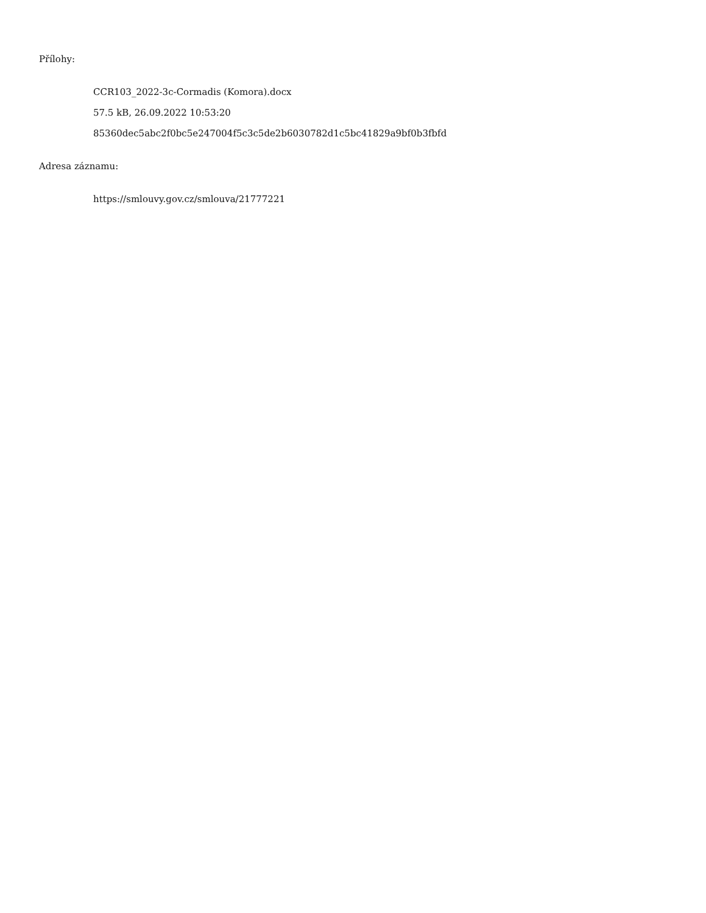Přílohy:
CCR103_2022-3c-Cormadis (Komora).docx
57.5 kB, 26.09.2022 10:53:20
85360dec5abc2f0bc5e247004f5c3c5de2b6030782d1c5bc41829a9bf0b3fbfd
Adresa záznamu:
https://smlouvy.gov.cz/smlouva/21777221